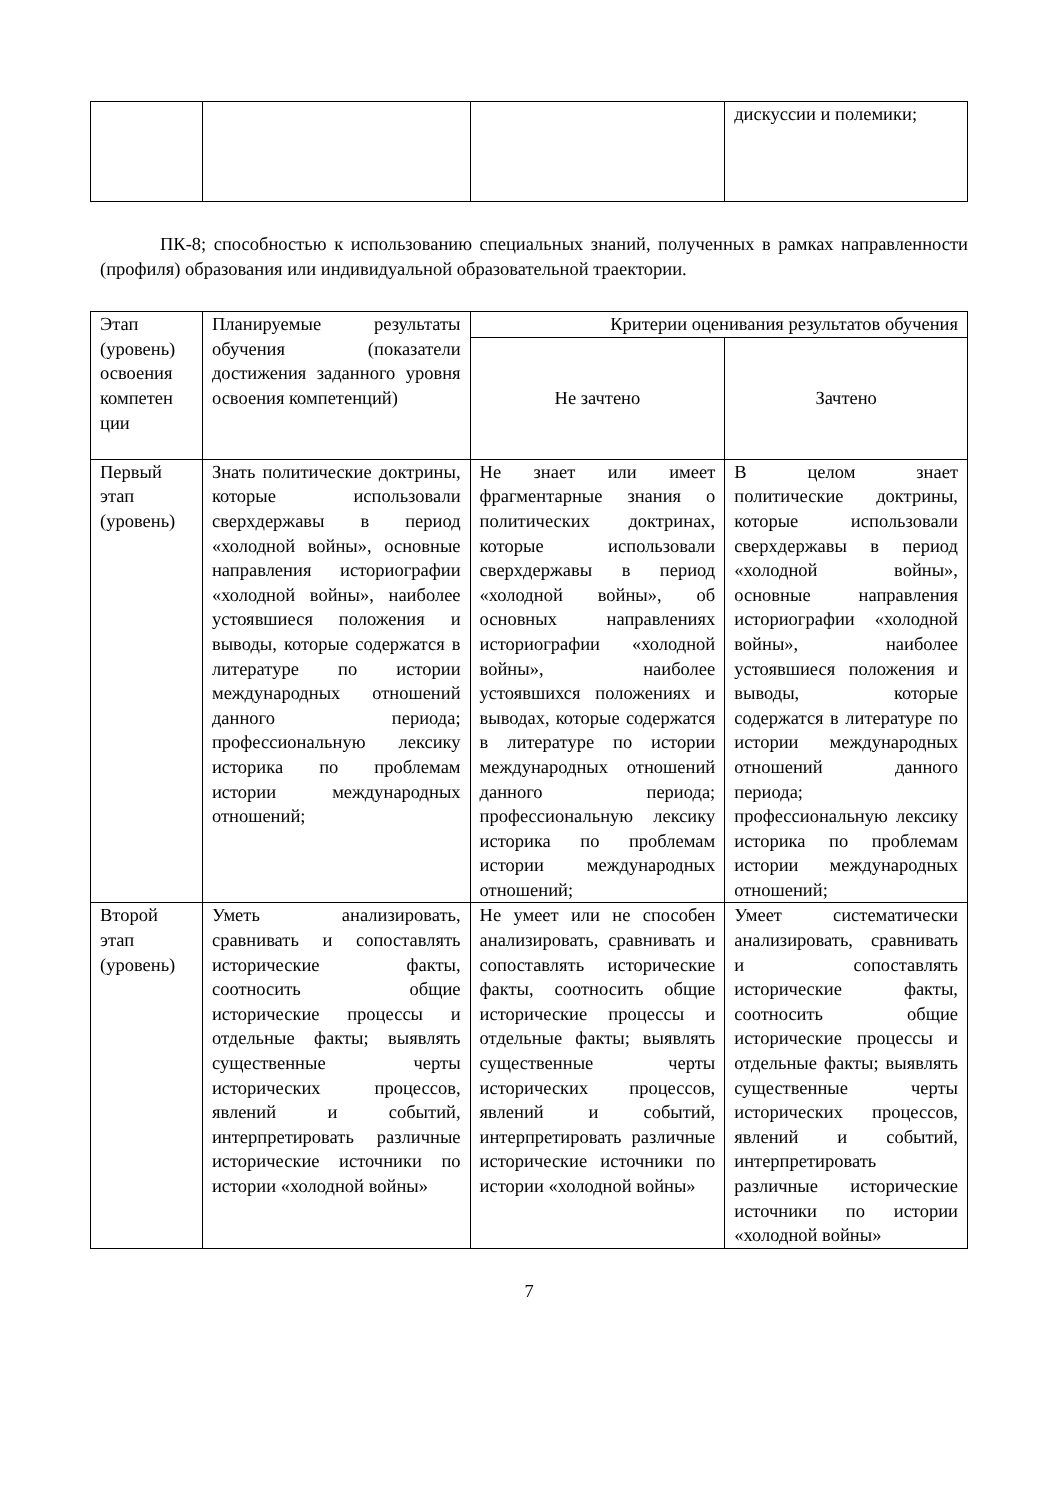| | | | дискуссии и полемики; |
ПК-8; способностью к использованию специальных знаний, полученных в рамках направленности (профиля) образования или индивидуальной образовательной траектории.
| Этап (уровень) освоения компетен ции | Планируемые результаты обучения (показатели достижения заданного уровня освоения компетенций) | Критерии оценивания результатов обучения | |
| --- | --- | --- | --- |
| | | Не зачтено | Зачтено |
| Первый этап (уровень) | Знать политические доктрины, которые использовали сверхдержавы в период «холодной войны», основные направления историографии «холодной войны», наиболее устоявшиеся положения и выводы, которые содержатся в литературе по истории международных отношений данного периода; профессиональную лексику историка по проблемам истории международных отношений; | Не знает или имеет фрагментарные знания о политических доктринах, которые использовали сверхдержавы в период «холодной войны», об основных направлениях историографии «холодной войны», наиболее устоявшихся положениях и выводах, которые содержатся в литературе по истории международных отношений данного периода; профессиональную лексику историка по проблемам истории международных отношений; | В целом знает политические доктрины, которые использовали сверхдержавы в период «холодной войны», основные направления историографии «холодной войны», наиболее устоявшиеся положения и выводы, которые содержатся в литературе по истории международных отношений данного периода; профессиональную лексику историка по проблемам истории международных отношений; |
| Второй этап (уровень) | Уметь анализировать, сравнивать и сопоставлять исторические факты, соотносить общие исторические процессы и отдельные факты; выявлять существенные черты исторических процессов, явлений и событий, интерпретировать различные исторические источники по истории «холодной войны» | Не умеет или не способен анализировать, сравнивать и сопоставлять исторические факты, соотносить общие исторические процессы и отдельные факты; выявлять существенные черты исторических процессов, явлений и событий, интерпретировать различные исторические источники по истории «холодной войны» | Умеет систематически анализировать, сравнивать и сопоставлять исторические факты, соотносить общие исторические процессы и отдельные факты; выявлять существенные черты исторических процессов, явлений и событий, интерпретировать различные исторические источники по истории «холодной войны» |
7